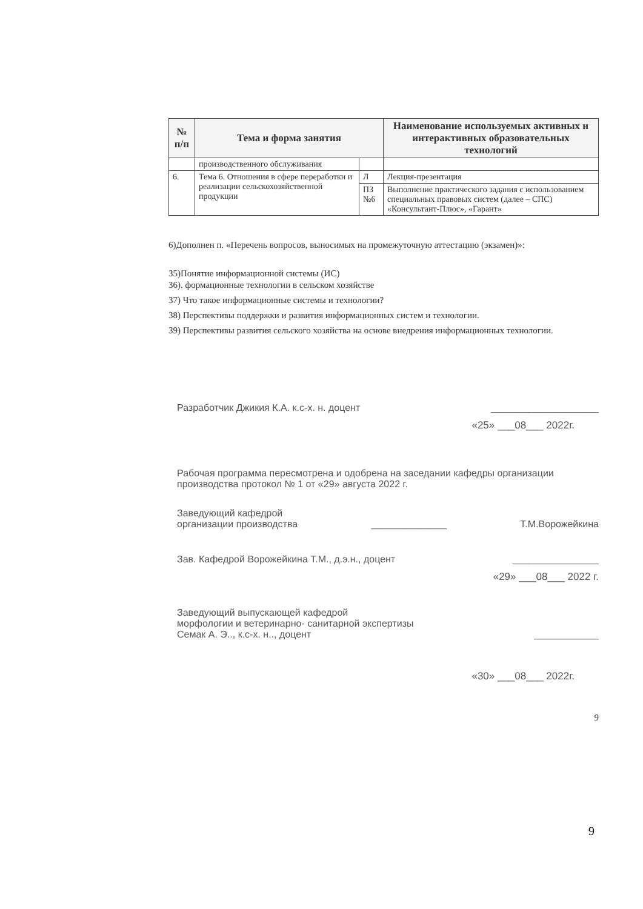| № п/п | Тема и форма занятия | | Наименование используемых активных и интерактивных образовательных технологий |
| --- | --- | --- | --- |
| | производственного обслуживания | | |
| 6. | Тема 6. Отношения в сфере переработки и реализации сельскохозяйственной продукции | Л | Лекция-презентация |
| | | ПЗ №6 | Выполнение практического задания с использованием специальных правовых систем (далее – СПС) «Консультант-Плюс», «Гарант» |
6)Дополнен п. «Перечень вопросов, выносимых на промежуточную аттестацию (экзамен)»:
35)Понятие информационной системы (ИС)
36). формационные технологии в сельском хозяйстве
37) Что такое информационные системы и технологии?
38) Перспективы поддержки и развития информационных систем и технологии.
39) Перспективы развития сельского хозяйства на основе внедрения информационных технологии.
Разработчик Джикия К.А. к.с-х. н. доцент ____________________
«25» ___08___ 2022г.
Рабочая программа пересмотрена и одобрена на заседании кафедры организации производства протокол № 1 от «29» августа 2022 г.
Заведующий кафедрой
организации производства ______________ Т.М.Ворожейкина
Зав. Кафедрой Ворожейкина Т.М., д.э.н., доцент ________________
«29» ___08___ 2022 г.
Заведующий выпускающей кафедрой
морфологии и ветеринарно- санитарной экспертизы
Семак А. Э.., к.с-х. н.., доцент ____________
«30» ___08___ 2022г.
9
9